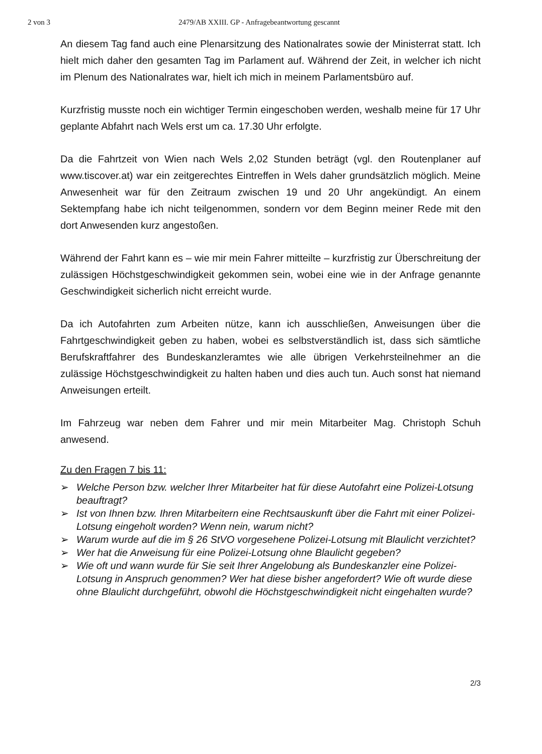2 von 3 2479/AB XXIII. GP - Anfragebeantwortung gescannt
An diesem Tag fand auch eine Plenarsitzung des Nationalrates sowie der Ministerrat statt. Ich hielt mich daher den gesamten Tag im Parlament auf. Während der Zeit, in welcher ich nicht im Plenum des Nationalrates war, hielt ich mich in meinem Parlamentsbüro auf.
Kurzfristig musste noch ein wichtiger Termin eingeschoben werden, weshalb meine für 17 Uhr geplante Abfahrt nach Wels erst um ca. 17.30 Uhr erfolgte.
Da die Fahrtzeit von Wien nach Wels 2,02 Stunden beträgt (vgl. den Routenplaner auf www.tiscover.at) war ein zeitgerechtes Eintreffen in Wels daher grundsätzlich möglich. Meine Anwesenheit war für den Zeitraum zwischen 19 und 20 Uhr angekündigt. An einem Sektempfang habe ich nicht teilgenommen, sondern vor dem Beginn meiner Rede mit den dort Anwesenden kurz angestoßen.
Während der Fahrt kann es – wie mir mein Fahrer mitteilte – kurzfristig zur Überschreitung der zulässigen Höchstgeschwindigkeit gekommen sein, wobei eine wie in der Anfrage genannte Geschwindigkeit sicherlich nicht erreicht wurde.
Da ich Autofahrten zum Arbeiten nütze, kann ich ausschließen, Anweisungen über die Fahrtgeschwindigkeit geben zu haben, wobei es selbstverständlich ist, dass sich sämtliche Berufskraftfahrer des Bundeskanzleramtes wie alle übrigen Verkehrsteilnehmer an die zulässige Höchstgeschwindigkeit zu halten haben und dies auch tun. Auch sonst hat niemand Anweisungen erteilt.
Im Fahrzeug war neben dem Fahrer und mir mein Mitarbeiter Mag. Christoph Schuh anwesend.
Zu den Fragen 7 bis 11:
➢ Welche Person bzw. welcher Ihrer Mitarbeiter hat für diese Autofahrt eine Polizei-Lotsung beauftragt?
➢ Ist von Ihnen bzw. Ihren Mitarbeitern eine Rechtsauskunft über die Fahrt mit einer Polizei-Lotsung eingeholt worden? Wenn nein, warum nicht?
➢ Warum wurde auf die im § 26 StVO vorgesehene Polizei-Lotsung mit Blaulicht verzichtet?
➢ Wer hat die Anweisung für eine Polizei-Lotsung ohne Blaulicht gegeben?
➢ Wie oft und wann wurde für Sie seit Ihrer Angelobung als Bundeskanzler eine Polizei-Lotsung in Anspruch genommen? Wer hat diese bisher angefordert? Wie oft wurde diese ohne Blaulicht durchgeführt, obwohl die Höchstgeschwindigkeit nicht eingehalten wurde?
2/3